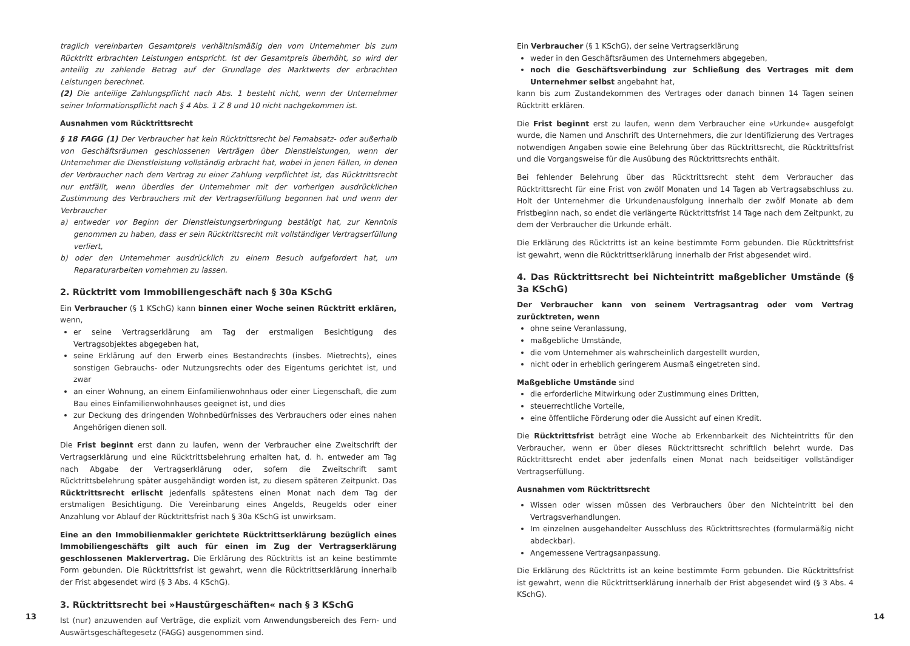traglich vereinbarten Gesamtpreis verhältnismäßig den vom Unternehmer bis zum Rücktritt erbrachten Leistungen entspricht. Ist der Gesamtpreis überhöht, so wird der anteilig zu zahlende Betrag auf der Grundlage des Marktwerts der erbrachten Leistungen berechnet.
(2) Die anteilige Zahlungspflicht nach Abs. 1 besteht nicht, wenn der Unternehmer seiner Informationspflicht nach § 4 Abs. 1 Z 8 und 10 nicht nachgekommen ist.
Ausnahmen vom Rücktrittsrecht
§ 18 FAGG (1) Der Verbraucher hat kein Rücktrittsrecht bei Fernabsatz- oder außerhalb von Geschäftsräumen geschlossenen Verträgen über Dienstleistungen, wenn der Unternehmer die Dienstleistung vollständig erbracht hat, wobei in jenen Fällen, in denen der Verbraucher nach dem Vertrag zu einer Zahlung verpflichtet ist, das Rücktrittsrecht nur entfällt, wenn überdies der Unternehmer mit der vorherigen ausdrücklichen Zustimmung des Verbrauchers mit der Vertragserfüllung begonnen hat und wenn der Verbraucher
a) entweder vor Beginn der Dienstleistungserbringung bestätigt hat, zur Kenntnis genommen zu haben, dass er sein Rücktrittsrecht mit vollständiger Vertragserfüllung verliert,
b) oder den Unternehmer ausdrücklich zu einem Besuch aufgefordert hat, um Reparaturarbeiten vornehmen zu lassen.
2. Rücktritt vom Immobiliengeschäft nach § 30a KSchG
Ein Verbraucher (§ 1 KSchG) kann binnen einer Woche seinen Rücktritt erklären, wenn,
er seine Vertragserklärung am Tag der erstmaligen Besichtigung des Vertragsobjektes abgegeben hat,
seine Erklärung auf den Erwerb eines Bestandrechts (insbes. Mietrechts), eines sonstigen Gebrauchs- oder Nutzungsrechts oder des Eigentums gerichtet ist, und zwar
an einer Wohnung, an einem Einfamilienwohnhaus oder einer Liegenschaft, die zum Bau eines Einfamilienwohnhauses geeignet ist, und dies
zur Deckung des dringenden Wohnbedürfnisses des Verbrauchers oder eines nahen Angehörigen dienen soll.
Die Frist beginnt erst dann zu laufen, wenn der Verbraucher eine Zweitschrift der Vertragserklärung und eine Rücktrittsbelehrung erhalten hat, d. h. entweder am Tag nach Abgabe der Vertragserklärung oder, sofern die Zweitschrift samt Rücktrittsbelehrung später ausgehändigt worden ist, zu diesem späteren Zeitpunkt. Das Rücktrittsrecht erlischt jedenfalls spätestens einen Monat nach dem Tag der erstmaligen Besichtigung. Die Vereinbarung eines Angelds, Reugelds oder einer Anzahlung vor Ablauf der Rücktrittsfrist nach § 30a KSchG ist unwirksam.
Eine an den Immobilienmakler gerichtete Rücktrittserklärung bezüglich eines Immobiliengeschäfts gilt auch für einen im Zug der Vertragserklärung geschlossenen Maklervertrag. Die Erklärung des Rücktritts ist an keine bestimmte Form gebunden. Die Rücktrittsfrist ist gewahrt, wenn die Rücktrittserklärung innerhalb der Frist abgesendet wird (§ 3 Abs. 4 KSchG).
3. Rücktrittsrecht bei »Haustürgeschäften« nach § 3 KSchG
Ist (nur) anzuwenden auf Verträge, die explizit vom Anwendungsbereich des Fern- und Auswärtsgeschäftegesetz (FAGG) ausgenommen sind.
Ein Verbraucher (§ 1 KSchG), der seine Vertragserklärung
weder in den Geschäftsräumen des Unternehmers abgegeben,
noch die Geschäftsverbindung zur Schließung des Vertrages mit dem Unternehmer selbst angebahnt hat,
kann bis zum Zustandekommen des Vertrages oder danach binnen 14 Tagen seinen Rücktritt erklären.
Die Frist beginnt erst zu laufen, wenn dem Verbraucher eine »Urkunde« ausgefolgt wurde, die Namen und Anschrift des Unternehmers, die zur Identifizierung des Vertrages notwendigen Angaben sowie eine Belehrung über das Rücktrittsrecht, die Rücktrittsfrist und die Vorgangsweise für die Ausübung des Rücktrittsrechts enthält.
Bei fehlender Belehrung über das Rücktrittsrecht steht dem Verbraucher das Rücktrittsrecht für eine Frist von zwölf Monaten und 14 Tagen ab Vertragsabschluss zu. Holt der Unternehmer die Urkundenausfolgung innerhalb der zwölf Monate ab dem Fristbeginn nach, so endet die verlängerte Rücktrittsfrist 14 Tage nach dem Zeitpunkt, zu dem der Verbraucher die Urkunde erhält.
Die Erklärung des Rücktritts ist an keine bestimmte Form gebunden. Die Rücktrittsfrist ist gewahrt, wenn die Rücktrittserklärung innerhalb der Frist abgesendet wird.
4. Das Rücktrittsrecht bei Nichteintritt maßgeblicher Umstände (§ 3a KSchG)
Der Verbraucher kann von seinem Vertragsantrag oder vom Vertrag zurücktreten, wenn
ohne seine Veranlassung,
maßgebliche Umstände,
die vom Unternehmer als wahrscheinlich dargestellt wurden,
nicht oder in erheblich geringerem Ausmaß eingetreten sind.
Maßgebliche Umstände sind
die erforderliche Mitwirkung oder Zustimmung eines Dritten,
steuerrechtliche Vorteile,
eine öffentliche Förderung oder die Aussicht auf einen Kredit.
Die Rücktrittsfrist beträgt eine Woche ab Erkennbarkeit des Nichteintritts für den Verbraucher, wenn er über dieses Rücktrittsrecht schriftlich belehrt wurde. Das Rücktrittsrecht endet aber jedenfalls einen Monat nach beidseitiger vollständiger Vertragserfüllung.
Ausnahmen vom Rücktrittsrecht
Wissen oder wissen müssen des Verbrauchers über den Nichteintritt bei den Vertragsverhandlungen.
Im einzelnen ausgehandelter Ausschluss des Rücktrittsrechtes (formularmäßig nicht abdeckbar).
Angemessene Vertragsanpassung.
Die Erklärung des Rücktritts ist an keine bestimmte Form gebunden. Die Rücktrittsfrist ist gewahrt, wenn die Rücktrittserklärung innerhalb der Frist abgesendet wird (§ 3 Abs. 4 KSchG).
13 14